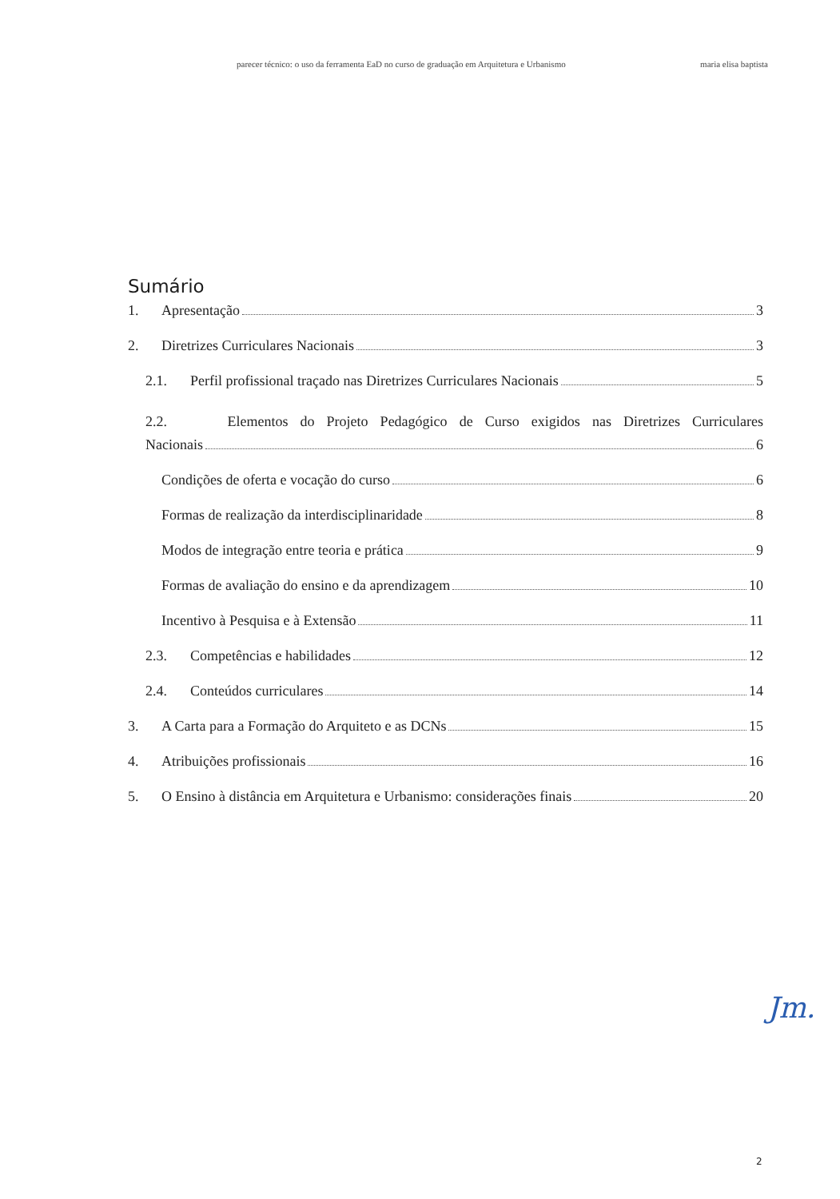parecer técnico: o uso da ferramenta EaD no curso de graduação em Arquitetura e Urbanismo maria elisa baptista
Sumário
1. Apresentação 3
2. Diretrizes Curriculares Nacionais 3
2.1. Perfil profissional traçado nas Diretrizes Curriculares Nacionais 5
2.2. Elementos do Projeto Pedagógico de Curso exigidos nas Diretrizes Curriculares
Nacionais 6
Condições de oferta e vocação do curso 6
Formas de realização da interdisciplinaridade 8
Modos de integração entre teoria e prática 9
Formas de avaliação do ensino e da aprendizagem 10
Incentivo à Pesquisa e à Extensão 11
2.3. Competências e habilidades 12
2.4. Conteúdos curriculares 14
3. A Carta para a Formação do Arquiteto e as DCNs 15
4. Atribuições profissionais 16
5. O Ensino à distância em Arquitetura e Urbanismo: considerações finais 20
Jm.
2